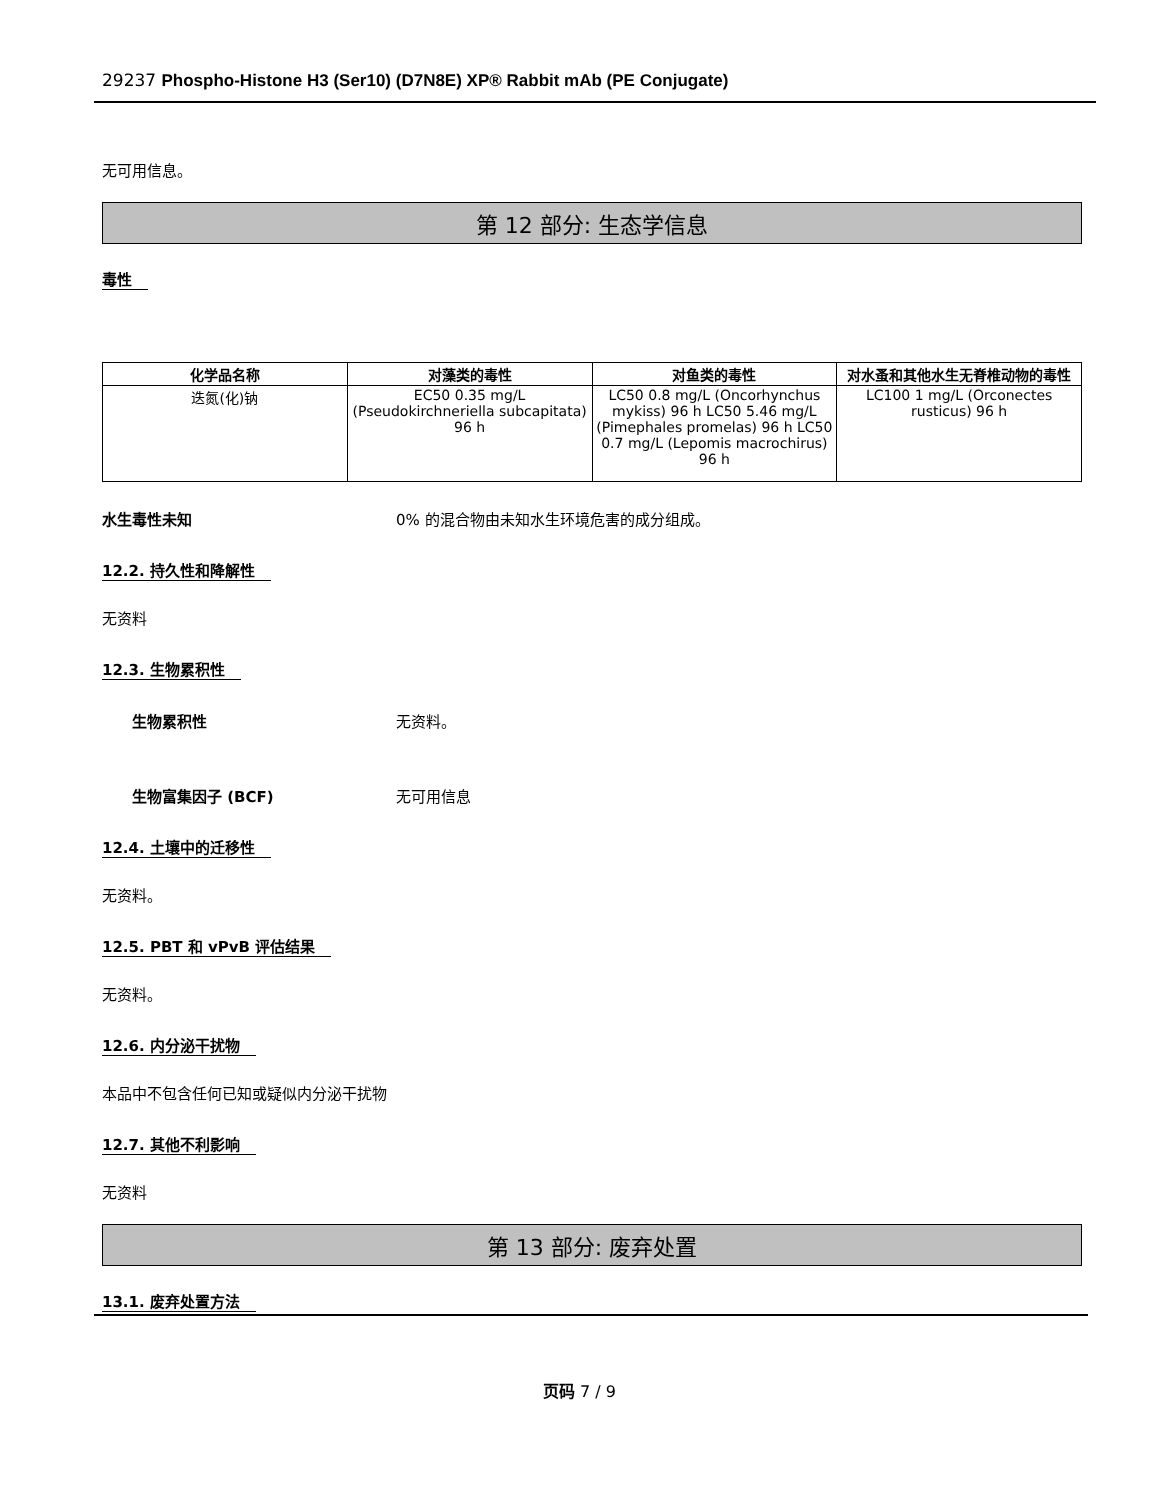29237 Phospho-Histone H3 (Ser10) (D7N8E) XP® Rabbit mAb (PE Conjugate)
无可用信息。
第 12 部分: 生态学信息
毒性
| 化学品名称 | 对藻类的毒性 | 对鱼类的毒性 | 对水蚤和其他水生无脊椎动物的毒性 |
| --- | --- | --- | --- |
| 迭氮(化)钠 | EC50 0.35 mg/L (Pseudokirchneriella subcapitata) 96 h | LC50 0.8 mg/L (Oncorhynchus mykiss) 96 h LC50 5.46 mg/L (Pimephales promelas) 96 h LC50 0.7 mg/L (Lepomis macrochirus) 96 h | LC100 1 mg/L (Orconectes rusticus) 96 h |
水生毒性未知 0% 的混合物由未知水生环境危害的成分组成。
12.2. 持久性和降解性
无资料
12.3. 生物累积性
生物累积性 无资料。
生物富集因子 (BCF) 无可用信息
12.4. 土壤中的迁移性
无资料。
12.5. PBT 和 vPvB 评估结果
无资料。
12.6. 内分泌干扰物
本品中不包含任何已知或疑似内分泌干扰物
12.7. 其他不利影响
无资料
第 13 部分: 废弃处置
13.1. 废弃处置方法
页码 7 / 9